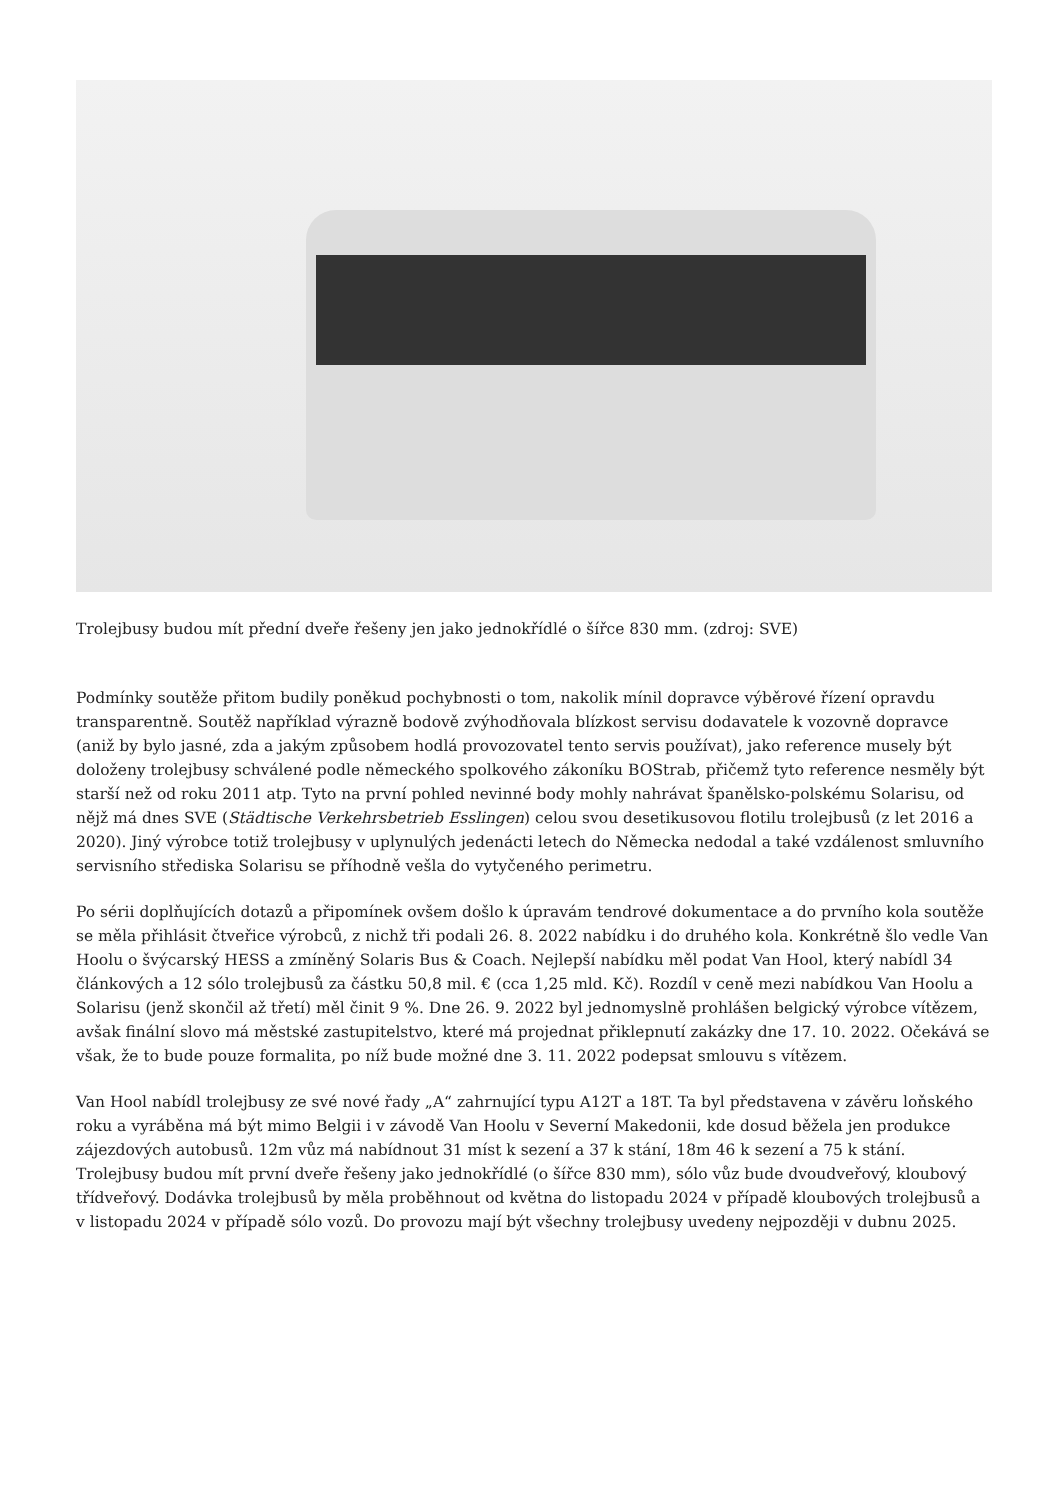Trolejbusy budou mít přední dveře řešeny jen jako jednokřídlé o šířce 830 mm. (zdroj: SVE)
Podmínky soutěže přitom budily poněkud pochybnosti o tom, nakolik mínil dopravce výběrové řízení opravdu transparentně. Soutěž například výrazně bodově zvýhodňovala blízkost servisu dodavatele k vozovně dopravce (aniž by bylo jasné, zda a jakým způsobem hodlá provozovatel tento servis používat), jako reference musely být doloženy trolejbusy schválené podle německého spolkového zákoníku BOStrab, přičemž tyto reference nesměly být starší než od roku 2011 atp. Tyto na první pohled nevinné body mohly nahrávat španělsko-polskému Solarisu, od nějž má dnes SVE (Städtische Verkehrsbetrieb Esslingen) celou svou desetikusovou flotilu trolejbusů (z let 2016 a 2020). Jiný výrobce totiž trolejbusy v uplynulých jedenácti letech do Německa nedodal a také vzdálenost smluvního servisního střediska Solarisu se příhodně vešla do vytyčeného perimetru.
Po sérii doplňujících dotazů a připomínek ovšem došlo k úpravám tendrové dokumentace a do prvního kola soutěže se měla přihlásit čtveřice výrobců, z nichž tři podali 26. 8. 2022 nabídku i do druhého kola. Konkrétně šlo vedle Van Hoolu o švýcarský HESS a zmíněný Solaris Bus & Coach. Nejlepší nabídku měl podat Van Hool, který nabídl 34 článkových a 12 sólo trolejbusů za částku 50,8 mil. € (cca 1,25 mld. Kč). Rozdíl v ceně mezi nabídkou Van Hoolu a Solarisu (jenž skončil až třetí) měl činit 9 %. Dne 26. 9. 2022 byl jednomyslně prohlášen belgický výrobce vítězem, avšak finální slovo má městské zastupitelstvo, které má projednat přiklepnutí zakázky dne 17. 10. 2022. Očekává se však, že to bude pouze formalita, po níž bude možné dne 3. 11. 2022 podepsat smlouvu s vítězem.
Van Hool nabídl trolejbusy ze své nové řady „A“ zahrnující typu A12T a 18T. Ta byl představena v závěru loňského roku a vyráběna má být mimo Belgii i v závodě Van Hoolu v Severní Makedonii, kde dosud běžela jen produkce zájezdových autobusů. 12m vůz má nabídnout 31 míst k sezení a 37 k stání, 18m 46 k sezení a 75 k stání. Trolejbusy budou mít první dveře řešeny jako jednokřídlé (o šířce 830 mm), sólo vůz bude dvoudveřový, kloubový třídveřový. Dodávka trolejbusů by měla proběhnout od května do listopadu 2024 v případě kloubových trolejbusů a v listopadu 2024 v případě sólo vozů. Do provozu mají být všechny trolejbusy uvedeny nejpozději v dubnu 2025.